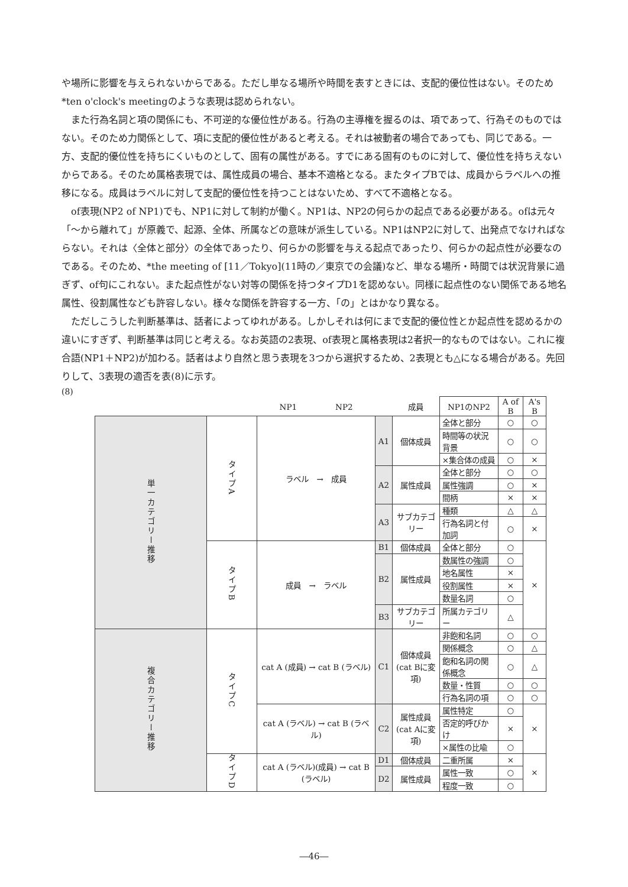や場所に影響を与えられないからである。ただし単なる場所や時間を表すときには、支配的優位性はない。そのため*ten o'clock's meetingのような表現は認められない。
また行為名詞と項の関係にも、不可逆的な優位性がある。行為の主導権を握るのは、項であって、行為そのものではない。そのため力関係として、項に支配的優位性があると考える。それは被動者の場合であっても、同じである。一方、支配的優位性を持ちにくいものとして、固有の属性がある。すでにある固有のものに対して、優位性を持ちえないからである。そのため属格表現では、属性成員の場合、基本不適格となる。またタイプBでは、成員からラベルへの推移になる。成員はラベルに対して支配的優位性を持つことはないため、すべて不適格となる。
of表現(NP2 of NP1)でも、NP1に対して制約が働く。NP1は、NP2の何らかの起点である必要がある。ofは元々「～から離れて」が原義で、起源、全体、所属などの意味が派生している。NP1はNP2に対して、出発点でなければならない。それは〈全体と部分〉の全体であったり、何らかの影響を与える起点であったり、何らかの起点性が必要なのである。そのため、*the meeting of [11／Tokyo](11時の／東京での会議)など、単なる場所・時間では状況背景に過ぎず、of句にこれない。また起点性がない対等の関係を持つタイプD1を認めない。同様に起点性のない関係である地名属性、役割属性なども許容しない。様々な関係を許容する一方、「の」とはかなり異なる。
ただしこうした判断基準は、話者によってゆれがある。しかしそれは何にまで支配的優位性とか起点性を認めるかの違いにすぎず、判断基準は同じと考える。なお英語の2表現、of表現と属格表現は2者択一的なものではない。これに複合語(NP1＋NP2)が加わる。話者はより自然と思う表現を3つから選択するため、2表現とも△になる場合がある。先回りして、3表現の適否を表(8)に示す。
(8)
| | | NP1 NP2 | | 成員 | NP1のNP2 | A of B | A's B |
| --- | --- | --- | --- | --- | --- | --- | --- |
| 単一カテゴリー推移 | タイプA | ラベル → 成員 | A1 | 個体成員 | 全体と部分 | ○ | ○ |
| | | | | | 時間等の状況背景 | ○ | ○ |
| | | | | | ×集合体の成員 | ○ | × |
| | | | A2 | 属性成員 | 全体と部分 | ○ | ○ |
| | | | | | 属性強調 | ○ | × |
| | | | | | 間柄 | × | × |
| | | | A3 | サブカテゴリー | 種類 | △ | △ |
| | | | | | 行為名詞と付加詞 | ○ | × |
| | タイプB | 成員 → ラベル | B1 | 個体成員 | 全体と部分 | ○ | × |
| | | | B2 | 属性成員 | 数属性の強調 | ○ | |
| | | | | | 地名属性 | × | |
| | | | | | 役割属性 | × | |
| | | | | | 数量名詞 | ○ | |
| | | | B3 | サブカテゴリー | 所属カテゴリー | △ | |
| 複合カテゴリー推移 | タイプC | cat A (成員) → cat B (ラベル) | C1 | 個体成員 (cat Bに変項) | 非飽和名詞 | ○ | ○ |
| | | | | | 関係概念 | ○ | △ |
| | | | | | 飽和名詞の関係概念 | ○ | △ |
| | | | | | 数量・性質 | ○ | ○ |
| | | | | | 行為名詞の項 | ○ | ○ |
| | | cat A (ラベル) → cat B (ラベル) | C2 | 属性成員 (cat Aに変項) | 属性特定 | ○ | × |
| | | | | | 否定的呼びかけ | × | |
| | | | | | ×属性の比喩 | ○ | |
| | タイプD | cat A (ラベル)(成員) → cat B (ラベル) | D1 | 個体成員 | 二重所属 | × | × |
| | | | D2 | 属性成員 | 属性一致 | ○ | |
| | | | | | 程度一致 | ○ | |
―46―